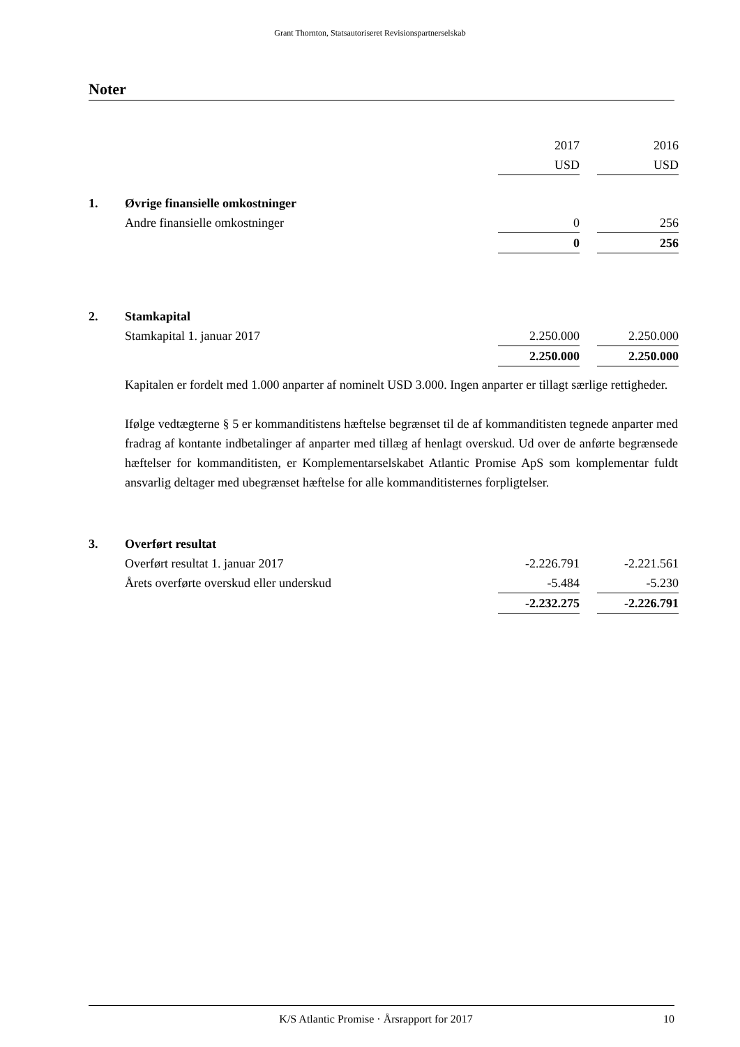Grant Thornton, Statsautoriseret Revisionspartnerselskab
Noter
| | | 2017 | | 2016 |
| | | USD | | USD |
| 1. | Øvrige finansielle omkostninger | | | |
| | Andre finansielle omkostninger | 0 | | 256 |
| | | 0 | | 256 |
| 2. | Stamkapital | | | |
| | Stamkapital 1. januar 2017 | 2.250.000 | | 2.250.000 |
| | | 2.250.000 | | 2.250.000 |
Kapitalen er fordelt med 1.000 anparter af nominelt USD 3.000. Ingen anparter er tillagt særlige rettigheder.
Ifølge vedtægterne § 5 er kommanditistens hæftelse begrænset til de af kommanditisten tegnede anparter med fradrag af kontante indbetalinger af anparter med tillæg af henlagt overskud. Ud over de anførte begrænsede hæftelser for kommanditisten, er Komplementarselskabet Atlantic Promise ApS som komplementar fuldt ansvarlig deltager med ubegrænset hæftelse for alle kommanditisternes forpligtelser.
| 3. | Overført resultat | | | |
| | Overført resultat 1. januar 2017 | -2.226.791 | | -2.221.561 |
| | Årets overførte overskud eller underskud | -5.484 | | -5.230 |
| | | -2.232.275 | | -2.226.791 |
K/S Atlantic Promise · Årsrapport for 2017 10